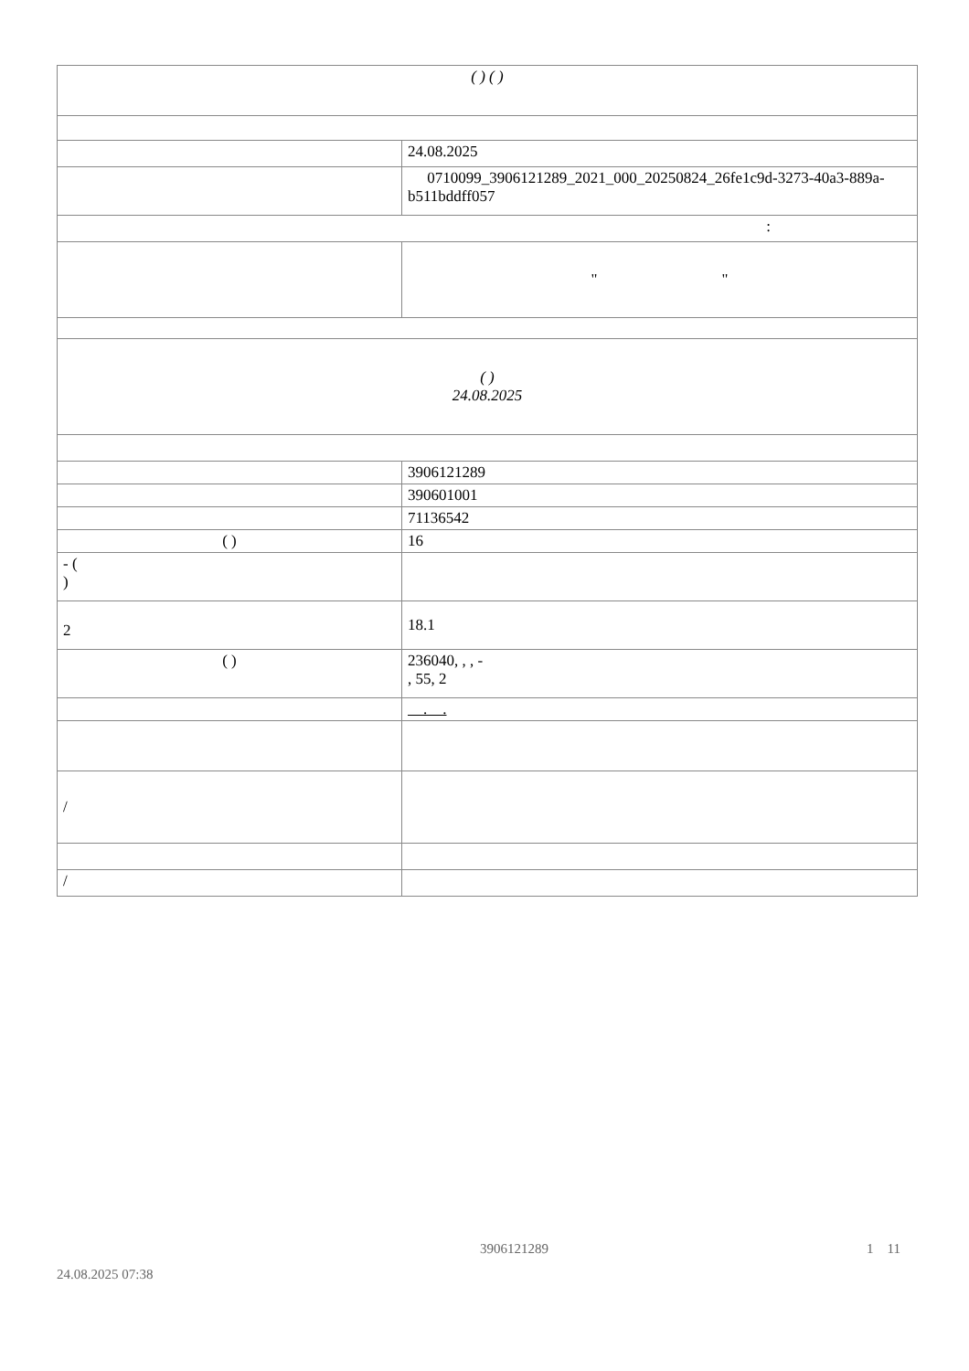| ( ) ( ) | |
| | 24.08.2025 |
| | 0710099_3906121289_2021_000_20250824_26fe1c9d-3273-40a3-889a-b511bddff057 |
| : | |
| | " " |
| ( ) 24.08.2025 | |
| | 3906121289 |
| | 390601001 |
| | 71136542 |
| ( ) | 16 |
| - ( ) | |
| 2 | 18.1 |
| ( ) | 236040, , , - , 55, 2 |
| | . . |
| / | |
| / | |
3906121289 1 11
24.08.2025 07:38